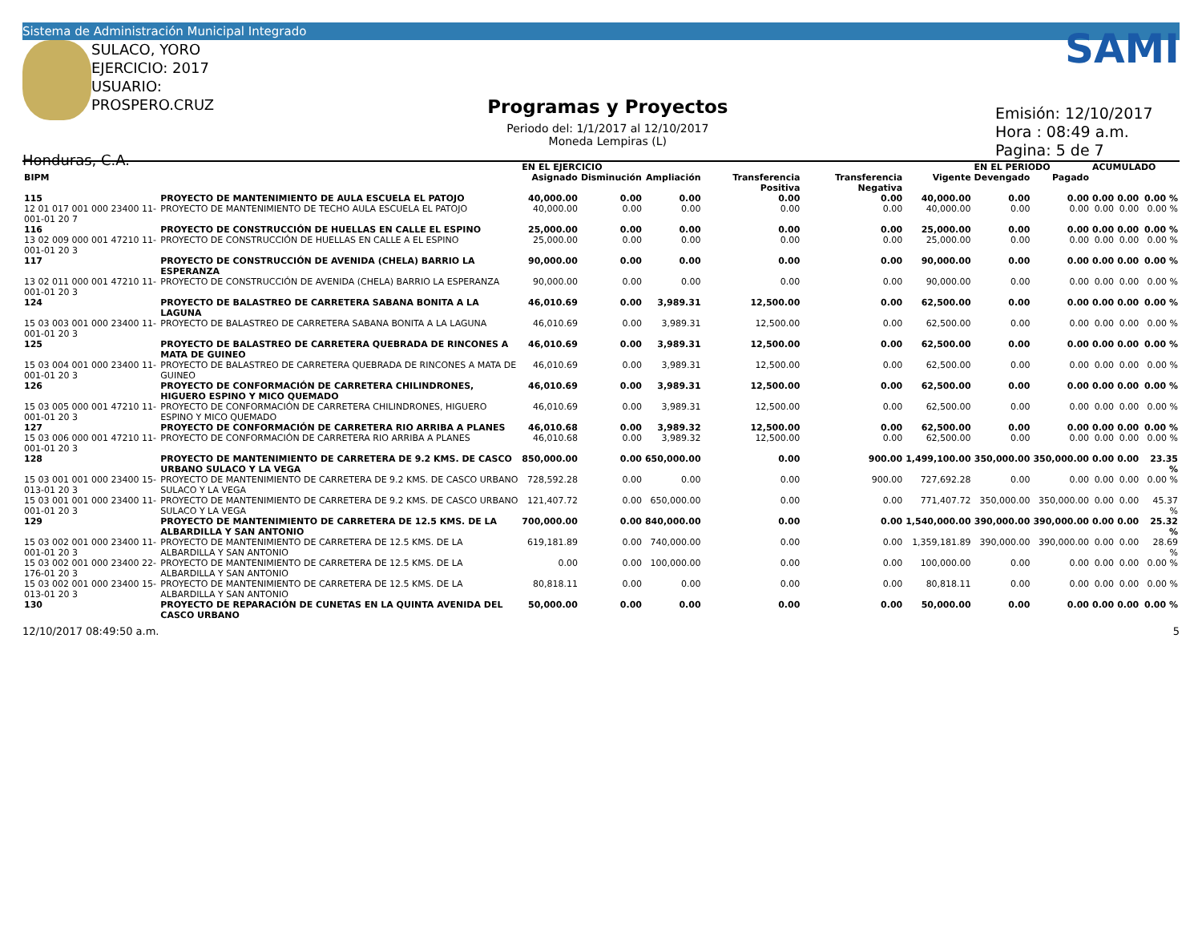Sistema de Administración Municipal Integrado
SULACO, YORO
EJERCICIO: 2017
USUARIO: PROSPERO.CRUZ
Honduras, C.A.
Programas y Proyectos
Periodo del: 1/1/2017 al 12/10/2017
Moneda Lempiras (L)
SAMI
Emisión: 12/10/2017
Hora : 08:49 a.m.
Pagina: 5 de 7
| | | EN EL EJERCICIO | | | | | | EN EL PERIODO | | ACUMULADO | | |
| --- | --- | --- | --- | --- | --- | --- | --- | --- | --- | --- | --- | --- |
| BIPM | | Asignado | Disminución | Ampliación | Transferencia Positiva | Transferencia Negativa | Vigente | Devengado | Pagado | | | |
| 115 | PROYECTO DE MANTENIMIENTO DE AULA ESCUELA EL PATOJO | 40,000.00 | 0.00 | 0.00 | 0.00 | 0.00 | 40,000.00 | 0.00 | 0.00 | 0.00 | 0.00 | 0.00 % |
| 12 01 017 001 000 23400 11-001-01 20 7 | PROYECTO DE MANTENIMIENTO DE TECHO AULA ESCUELA EL PATOJO | 40,000.00 | 0.00 | 0.00 | 0.00 | 0.00 | 40,000.00 | 0.00 | 0.00 | 0.00 | 0.00 | 0.00 % |
| 116 | PROYECTO DE CONSTRUCCIÓN DE HUELLAS EN CALLE EL ESPINO | 25,000.00 | 0.00 | 0.00 | 0.00 | 0.00 | 25,000.00 | 0.00 | 0.00 | 0.00 | 0.00 | 0.00 % |
| 13 02 009 000 001 47210 11-001-01 20 3 | PROYECTO DE CONSTRUCCIÓN DE HUELLAS EN CALLE A EL ESPINO | 25,000.00 | 0.00 | 0.00 | 0.00 | 0.00 | 25,000.00 | 0.00 | 0.00 | 0.00 | 0.00 | 0.00 % |
| 117 | PROYECTO DE CONSTRUCCIÓN DE AVENIDA (CHELA) BARRIO LA ESPERANZA | 90,000.00 | 0.00 | 0.00 | 0.00 | 0.00 | 90,000.00 | 0.00 | 0.00 | 0.00 | 0.00 | 0.00 % |
| 13 02 011 000 001 47210 11-001-01 20 3 | PROYECTO DE CONSTRUCCIÓN DE AVENIDA (CHELA) BARRIO LA ESPERANZA | 90,000.00 | 0.00 | 0.00 | 0.00 | 0.00 | 90,000.00 | 0.00 | 0.00 | 0.00 | 0.00 | 0.00 % |
| 124 | PROYECTO DE BALASTREO DE CARRETERA SABANA BONITA A LA LAGUNA | 46,010.69 | 0.00 | 3,989.31 | 12,500.00 | 0.00 | 62,500.00 | 0.00 | 0.00 | 0.00 | 0.00 | 0.00 % |
| 15 03 003 001 000 23400 11-001-01 20 3 | PROYECTO DE BALASTREO DE CARRETERA SABANA BONITA A LA LAGUNA | 46,010.69 | 0.00 | 3,989.31 | 12,500.00 | 0.00 | 62,500.00 | 0.00 | 0.00 | 0.00 | 0.00 | 0.00 % |
| 125 | PROYECTO DE BALASTREO DE CARRETERA QUEBRADA DE RINCONES A MATA DE GUINEO | 46,010.69 | 0.00 | 3,989.31 | 12,500.00 | 0.00 | 62,500.00 | 0.00 | 0.00 | 0.00 | 0.00 | 0.00 % |
| 15 03 004 001 000 23400 11-001-01 20 3 | PROYECTO DE BALASTREO DE CARRETERA QUEBRADA DE RINCONES A MATA DE GUINEO | 46,010.69 | 0.00 | 3,989.31 | 12,500.00 | 0.00 | 62,500.00 | 0.00 | 0.00 | 0.00 | 0.00 | 0.00 % |
| 126 | PROYECTO DE CONFORMACIÓN DE CARRETERA CHILINDRONES, HIGUERO ESPINO Y MICO QUEMADO | 46,010.69 | 0.00 | 3,989.31 | 12,500.00 | 0.00 | 62,500.00 | 0.00 | 0.00 | 0.00 | 0.00 | 0.00 % |
| 15 03 005 000 001 47210 11-001-01 20 3 | PROYECTO DE CONFORMACIÓN DE CARRETERA CHILINDRONES, HIGUERO ESPINO Y MICO QUEMADO | 46,010.69 | 0.00 | 3,989.31 | 12,500.00 | 0.00 | 62,500.00 | 0.00 | 0.00 | 0.00 | 0.00 | 0.00 % |
| 127 | PROYECTO DE CONFORMACIÓN DE CARRETERA RIO ARRIBA A PLANES | 46,010.68 | 0.00 | 3,989.32 | 12,500.00 | 0.00 | 62,500.00 | 0.00 | 0.00 | 0.00 | 0.00 | 0.00 % |
| 15 03 006 000 001 47210 11-001-01 20 3 | PROYECTO DE CONFORMACIÓN DE CARRETERA RIO ARRIBA A PLANES | 46,010.68 | 0.00 | 3,989.32 | 12,500.00 | 0.00 | 62,500.00 | 0.00 | 0.00 | 0.00 | 0.00 | 0.00 % |
| 128 | PROYECTO DE MANTENIMIENTO DE CARRETERA DE 9.2 KMS. DE CASCO URBANO SULACO Y LA VEGA | 850,000.00 | 0.00 | 650,000.00 | 0.00 | 900.00 | 1,499,100.00 | 350,000.00 | 350,000.00 | 0.00 | 0.00 | 23.35 % |
| 15 03 001 001 000 23400 15-013-01 20 3 | PROYECTO DE MANTENIMIENTO DE CARRETERA DE 9.2 KMS. DE CASCO URBANO SULACO Y LA VEGA | 728,592.28 | 0.00 | 0.00 | 0.00 | 900.00 | 727,692.28 | 0.00 | 0.00 | 0.00 | 0.00 | 0.00 % |
| 15 03 001 001 000 23400 11-001-01 20 3 | PROYECTO DE MANTENIMIENTO DE CARRETERA DE 9.2 KMS. DE CASCO URBANO SULACO Y LA VEGA | 121,407.72 | 0.00 | 650,000.00 | 0.00 | 0.00 | 771,407.72 | 350,000.00 | 350,000.00 | 0.00 | 0.00 | 45.37 % |
| 129 | PROYECTO DE MANTENIMIENTO DE CARRETERA DE 12.5 KMS. DE LA ALBARDILLA Y SAN ANTONIO | 700,000.00 | 0.00 | 840,000.00 | 0.00 | 0.00 | 1,540,000.00 | 390,000.00 | 390,000.00 | 0.00 | 0.00 | 25.32 % |
| 15 03 002 001 000 23400 11-001-01 20 3 | PROYECTO DE MANTENIMIENTO DE CARRETERA DE 12.5 KMS. DE LA ALBARDILLA Y SAN ANTONIO | 619,181.89 | 0.00 | 740,000.00 | 0.00 | 0.00 | 1,359,181.89 | 390,000.00 | 390,000.00 | 0.00 | 0.00 | 28.69 % |
| 15 03 002 001 000 23400 22-176-01 20 3 | PROYECTO DE MANTENIMIENTO DE CARRETERA DE 12.5 KMS. DE LA ALBARDILLA Y SAN ANTONIO | 0.00 | 0.00 | 100,000.00 | 0.00 | 0.00 | 100,000.00 | 0.00 | 0.00 | 0.00 | 0.00 | 0.00 % |
| 15 03 002 001 000 23400 15-013-01 20 3 | PROYECTO DE MANTENIMIENTO DE CARRETERA DE 12.5 KMS. DE LA ALBARDILLA Y SAN ANTONIO | 80,818.11 | 0.00 | 0.00 | 0.00 | 0.00 | 80,818.11 | 0.00 | 0.00 | 0.00 | 0.00 | 0.00 % |
| 130 | PROYECTO DE REPARACIÓN DE CUNETAS EN LA QUINTA AVENIDA DEL CASCO URBANO | 50,000.00 | 0.00 | 0.00 | 0.00 | 0.00 | 50,000.00 | 0.00 | 0.00 | 0.00 | 0.00 | 0.00 % |
12/10/2017 08:49:50 a.m. 5